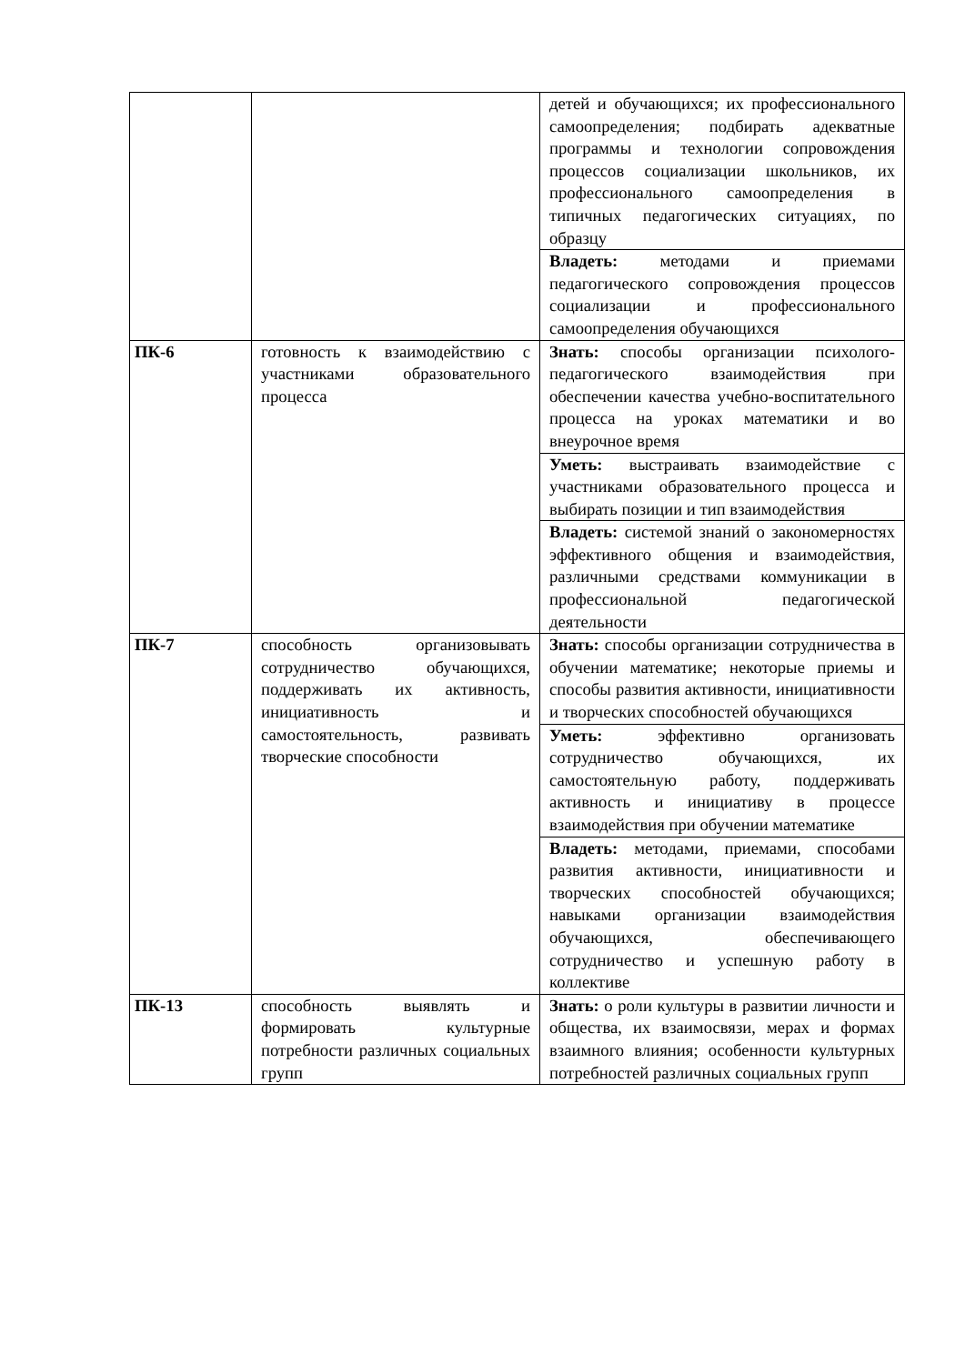| | | детей и обучающихся; их профессионального самоопределения; подбирать адекватные программы и технологии сопровождения процессов социализации школьников, их профессионального самоопределения в типичных педагогических ситуациях, по образцу |
| | | Владеть: методами и приемами педагогического сопровождения процессов социализации и профессионального самоопределения обучающихся |
| ПК-6 | готовность к взаимодействию с участниками образовательного процесса | Знать: способы организации психолого-педагогического взаимодействия при обеспечении качества учебно-воспитательного процесса на уроках математики и во внеурочное время |
| | | Уметь: выстраивать взаимодействие с участниками образовательного процесса и выбирать позиции и тип взаимодействия |
| | | Владеть: системой знаний о закономерностях эффективного общения и взаимодействия, различными средствами коммуникации в профессиональной педагогической деятельности |
| ПК-7 | способность организовывать сотрудничество обучающихся, поддерживать их активность, инициативность и самостоятельность, развивать творческие способности | Знать: способы организации сотрудничества в обучении математике; некоторые приемы и способы развития активности, инициативности и творческих способностей обучающихся |
| | | Уметь: эффективно организовать сотрудничество обучающихся, их самостоятельную работу, поддерживать активность и инициативу в процессе взаимодействия при обучении математике |
| | | Владеть: методами, приемами, способами развития активности, инициативности и творческих способностей обучающихся; навыками организации взаимодействия обучающихся, обеспечивающего сотрудничество и успешную работу в коллективе |
| ПК-13 | способность выявлять и формировать культурные потребности различных социальных групп | Знать: о роли культуры в развитии личности и общества, их взаимосвязи, мерах и формах взаимного влияния; особенности культурных потребностей различных социальных групп |